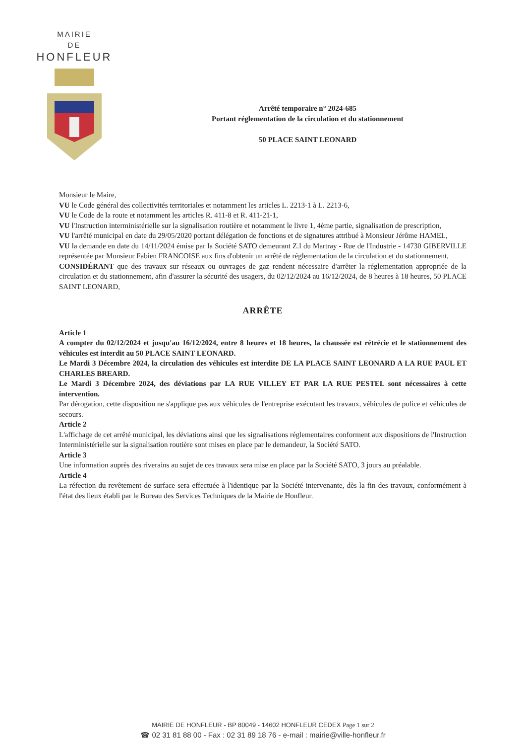MAIRIE
DE
HONFLEUR
Arrêté temporaire n° 2024-685
Portant réglementation de la circulation et du stationnement
50 PLACE SAINT LEONARD
Monsieur le Maire,
VU le Code général des collectivités territoriales et notamment les articles L. 2213-1 à L. 2213-6,
VU le Code de la route et notamment les articles R. 411-8 et R. 411-21-1,
VU l'Instruction interministérielle sur la signalisation routière et notamment le livre 1, 4ème partie, signalisation de prescription,
VU l'arrêté municipal en date du 29/05/2020 portant délégation de fonctions et de signatures attribué à Monsieur Jérôme HAMEL,
VU la demande en date du 14/11/2024 émise par la Société SATO demeurant Z.I du Martray - Rue de l'Industrie - 14730 GIBERVILLE représentée par Monsieur Fabien FRANCOISE aux fins d'obtenir un arrêté de réglementation de la circulation et du stationnement,
CONSIDÉRANT que des travaux sur réseaux ou ouvrages de gaz rendent nécessaire d'arrêter la réglementation appropriée de la circulation et du stationnement, afin d'assurer la sécurité des usagers, du 02/12/2024 au 16/12/2024, de 8 heures à 18 heures, 50 PLACE SAINT LEONARD,
ARRÊTE
Article 1
A compter du 02/12/2024 et jusqu'au 16/12/2024, entre 8 heures et 18 heures, la chaussée est rétrécie et le stationnement des véhicules est interdit au 50 PLACE SAINT LEONARD.
Le Mardi 3 Décembre 2024, la circulation des véhicules est interdite DE LA PLACE SAINT LEONARD A LA RUE PAUL ET CHARLES BREARD.
Le Mardi 3 Décembre 2024, des déviations par LA RUE VILLEY ET PAR LA RUE PESTEL sont nécessaires à cette intervention.
Par dérogation, cette disposition ne s'applique pas aux véhicules de l'entreprise exécutant les travaux, véhicules de police et véhicules de secours.
Article 2
L'affichage de cet arrêté municipal, les déviations ainsi que les signalisations réglementaires conforment aux dispositions de l'Instruction Interministérielle sur la signalisation routière sont mises en place par le demandeur, la Société SATO.
Article 3
Une information auprès des riverains au sujet de ces travaux sera mise en place par la Société SATO, 3 jours au préalable.
Article 4
La réfection du revêtement de surface sera effectuée à l'identique par la Société intervenante, dès la fin des travaux, conformément à l'état des lieux établi par le Bureau des Services Techniques de la Mairie de Honfleur.
MAIRIE DE HONFLEUR - BP 80049 - 14602 HONFLEUR CEDEX Page 1 sur 2
☎ 02 31 81 88 00 - Fax : 02 31 89 18 76 - e-mail : mairie@ville-honfleur.fr